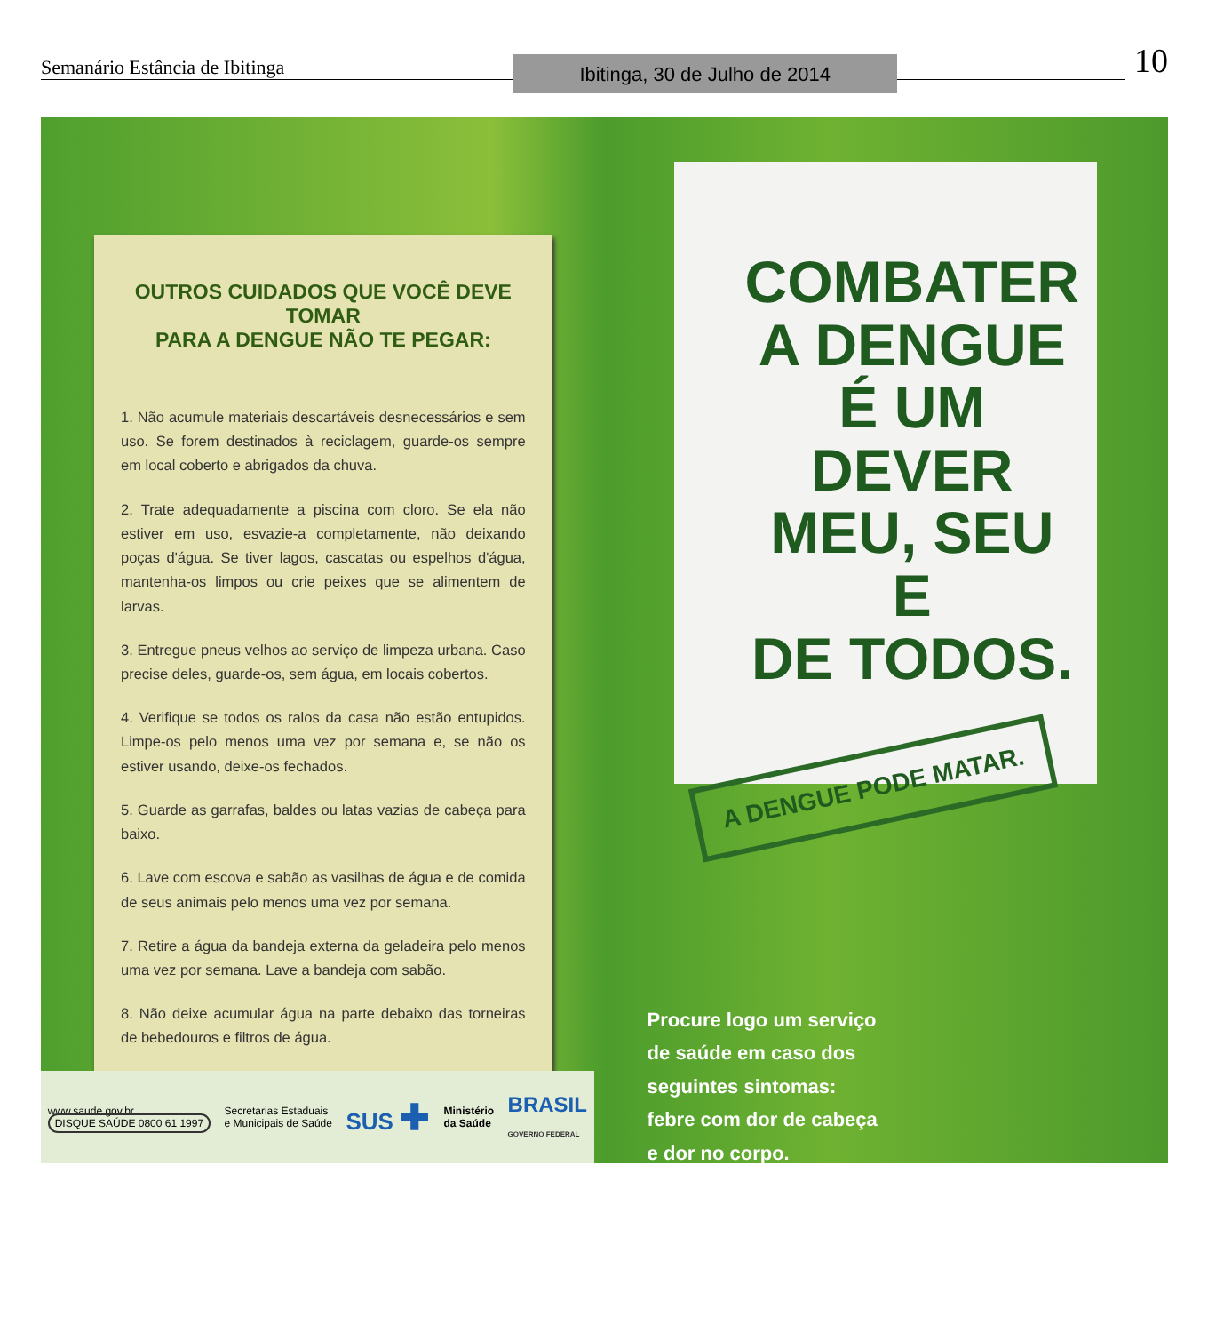Semanário Estância de Ibitinga Ibitinga, 30 de Julho de 2014 10
OUTROS CUIDADOS QUE VOCÊ DEVE TOMAR
PARA A DENGUE NÃO TE PEGAR:
1. Não acumule materiais descartáveis desnecessários e sem uso. Se forem destinados à reciclagem, guarde-os sempre em local coberto e abrigados da chuva.
2. Trate adequadamente a piscina com cloro. Se ela não estiver em uso, esvazie-a completamente, não deixando poças d'água. Se tiver lagos, cascatas ou espelhos d'água, mantenha-os limpos ou crie peixes que se alimentem de larvas.
3. Entregue pneus velhos ao serviço de limpeza urbana. Caso precise deles, guarde-os, sem água, em locais cobertos.
4. Verifique se todos os ralos da casa não estão entupidos. Limpe-os pelo menos uma vez por semana e, se não os estiver usando, deixe-os fechados.
5. Guarde as garrafas, baldes ou latas vazias de cabeça para baixo.
6. Lave com escova e sabão as vasilhas de água e de comida de seus animais pelo menos uma vez por semana.
7. Retire a água da bandeja externa da geladeira pelo menos uma vez por semana. Lave a bandeja com sabão.
8. Não deixe acumular água na parte debaixo das torneiras de bebedouros e filtros de água.
www.saude.gov.br
DISQUE SAÚDE 0800 61 1997
Secretarias Estaduais
e Municipais de Saúde
SUS ✚
Ministério
da Saúde
BRASIL
GOVERNO FEDERAL
COMBATER
A DENGUE
É UM DEVER
MEU, SEU E
DE TODOS.
A DENGUE PODE MATAR.
Procure logo um serviço de saúde em caso dos seguintes sintomas: febre com dor de cabeça e dor no corpo.